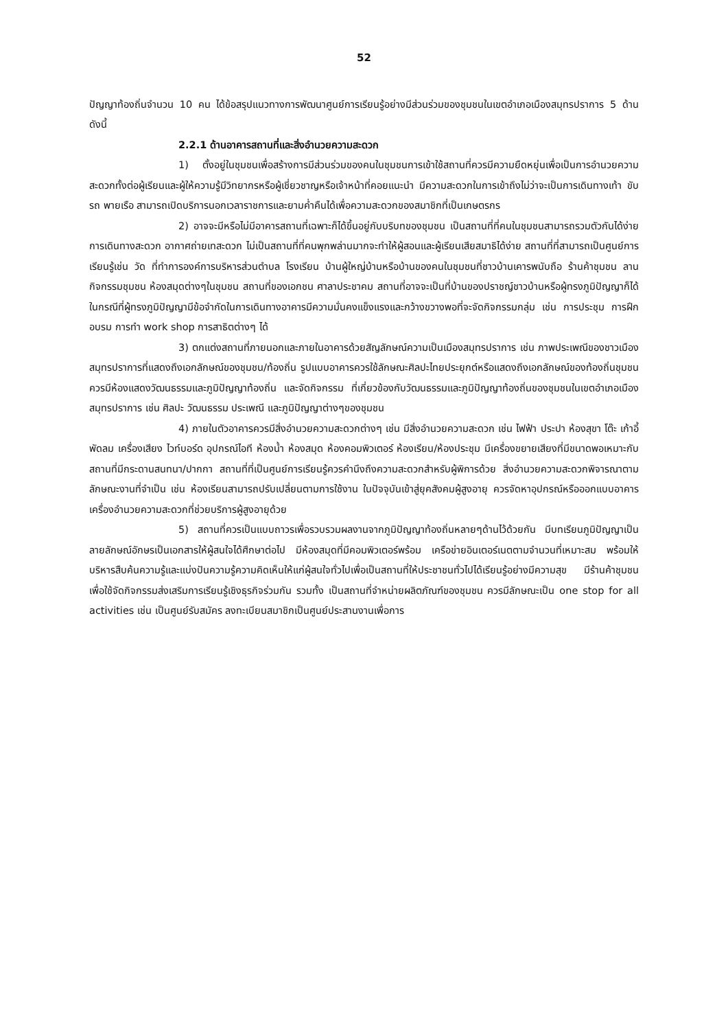52
ปัญญาท้องถิ่นจำนวน 10 คน ได้ข้อสรุปแนวทางการพัฒนาศูนย์การเรียนรู้อย่างมีส่วนร่วมของชุมชนในเขตอำเภอเมืองสมุทรปราการ 5 ด้าน ดังนี้
2.2.1 ด้านอาคารสถานที่และสิ่งอำนวยความสะดวก
1) ตั้งอยู่ในชุมชนเพื่อสร้างการมีส่วนร่วมของคนในชุมชนการเข้าใช้สถานที่ควรมีความยืดหยุ่นเพื่อเป็นการอำนวยความสะดวกทั้งต่อผู้เรียนและผู้ให้ความรู้มีวิทยากรหรือผู้เชี่ยวชาญหรือเจ้าหน้าที่คอยแนะนำ มีความสะดวกในการเข้าถึงไม่ว่าจะเป็นการเดินทางเท้า ขับรถ พายเรือ สามารถเปิดบริการนอกเวลาราชการและยามค่ำคืนได้เพื่อความสะดวกของสมาชิกที่เป็นเกษตรกร
2) อาจจะมีหรือไม่มีอาคารสถานที่เฉพาะก็ได้ขึ้นอยู่กับบริบทของชุมชน เป็นสถานที่ที่คนในชุมชนสามารถรวมตัวกันได้ง่าย การเดินทางสะดวก อากาศถ่ายเทสะดวก ไม่เป็นสถานที่ที่คนพุกพล่านมากจะทำให้ผู้สอนและผู้เรียนเสียสมาธิได้ง่าย สถานที่ที่สามารถเป็นศูนย์การเรียนรู้เช่น วัด ที่ทำการองค์การบริหารส่วนตำบล โรงเรียน บ้านผู้ใหญ่บ้านหรือบ้านของคนในชุมชนที่ชาวบ้านเคารพนับถือ ร้านค้าชุมชน ลานกิจกรรมชุมชน ห้องสมุดต่างๆในชุมชน สถานที่ของเอกชน ศาลาประชาคม สถานที่อาจจะเป็นที่บ้านของปราชญ์ชาวบ้านหรือผู้ทรงภูมิปัญญาก็ได้ในกรณีที่ผู้ทรงภูมิปัญญามีข้อจำกัดในการเดินทางอาคารมีความมั่นคงแข็งแรงและกว้างขวางพอที่จะจัดกิจกรรมกลุ่ม เช่น การประชุม การฝึกอบรม การทำ work shop การสาธิตต่างๆ ได้
3) ตกแต่งสถานที่ภายนอกและภายในอาคารด้วยสัญลักษณ์ความเป็นเมืองสมุทรปราการ เช่น ภาพประเพณีของชาวเมืองสมุทรปราการที่แสดงถึงเอกลักษณ์ของชุมชน/ท้องถิ่น รูปแบบอาคารควรใช้ลักษณะศิลปะไทยประยุกต์หรือแสดงถึงเอกลักษณ์ของท้องถิ่นชุมชน ควรมีห้องแสดงวัฒนธรรมและภูมิปัญญาท้องถิ่น และจัดกิจกรรม ที่เกี่ยวข้องกับวัฒนธรรมและภูมิปัญญาท้องถิ่นของชุมชนในเขตอำเภอเมืองสมุทรปราการ เช่น ศิลปะ วัฒนธรรม ประเพณี และภูมิปัญญาต่างๆของชุมชน
4) ภายในตัวอาคารควรมีสิ่งอำนวยความสะดวกต่างๆ เช่น มีสิ่งอำนวยความสะดวก เช่น ไฟฟ้า ประปา ห้องสุขา โต๊ะ เก้าอี้ พัดลม เครื่องเสียง ไวท์บอร์ด อุปกรณ์ไอที ห้องน้ำ ห้องสมุด ห้องคอมพิวเตอร์ ห้องเรียน/ห้องประชุม มีเครื่องขยายเสียงที่มีขนาดพอเหมาะกับสถานที่มีกระดานสนทนา/ปากกา สถานที่ที่เป็นศูนย์การเรียนรู้ควรคำนึงถึงความสะดวกสำหรับผู้พิการด้วย สิ่งอำนวยความสะดวกพิจารณาตามลักษณะงานที่จำเป็น เช่น ห้องเรียนสามารถปรับเปลี่ยนตามการใช้งาน ในปัจจุบันเข้าสู่ยุคสังคมผู้สูงอายุ ควรจัดหาอุปกรณ์หรือออกแบบอาคารเครื่องอำนวยความสะดวกที่ช่วยบริการผู้สูงอายุด้วย
5) สถานที่ควรเป็นแบบถาวรเพื่อรวบรวมผลงานจากภูมิปัญญาท้องถิ่นหลายๆด้านไว้ด้วยกัน มีบทเรียนภูมิปัญญาเป็นลายลักษณ์อักษรเป็นเอกสารให้ผู้สนใจได้ศึกษาต่อไป มีห้องสมุดที่มีคอมพิวเตอร์พร้อม เครือข่ายอินเตอร์เนตตามจำนวนที่เหมาะสม พร้อมให้บริหารสืบค้นความรู้และแบ่งปันความรู้ความคิดเห็นให้แก่ผู้สนใจทั่วไปเพื่อเป็นสถานที่ให้ประชาชนทั่วไปได้เรียนรู้อย่างมีความสุข มีร้านค้าชุมชนเพื่อใช้จัดกิจกรรมส่งเสริมการเรียนรู้เชิงธุรกิจร่วมกัน รวมทั้ง เป็นสถานที่จำหน่ายผลิตภัณฑ์ของชุมชน ควรมีลักษณะเป็น one stop for all activities เช่น เป็นศูนย์รับสมัคร ลงทะเบียนสมาชิกเป็นศูนย์ประสานงานเพื่อการ